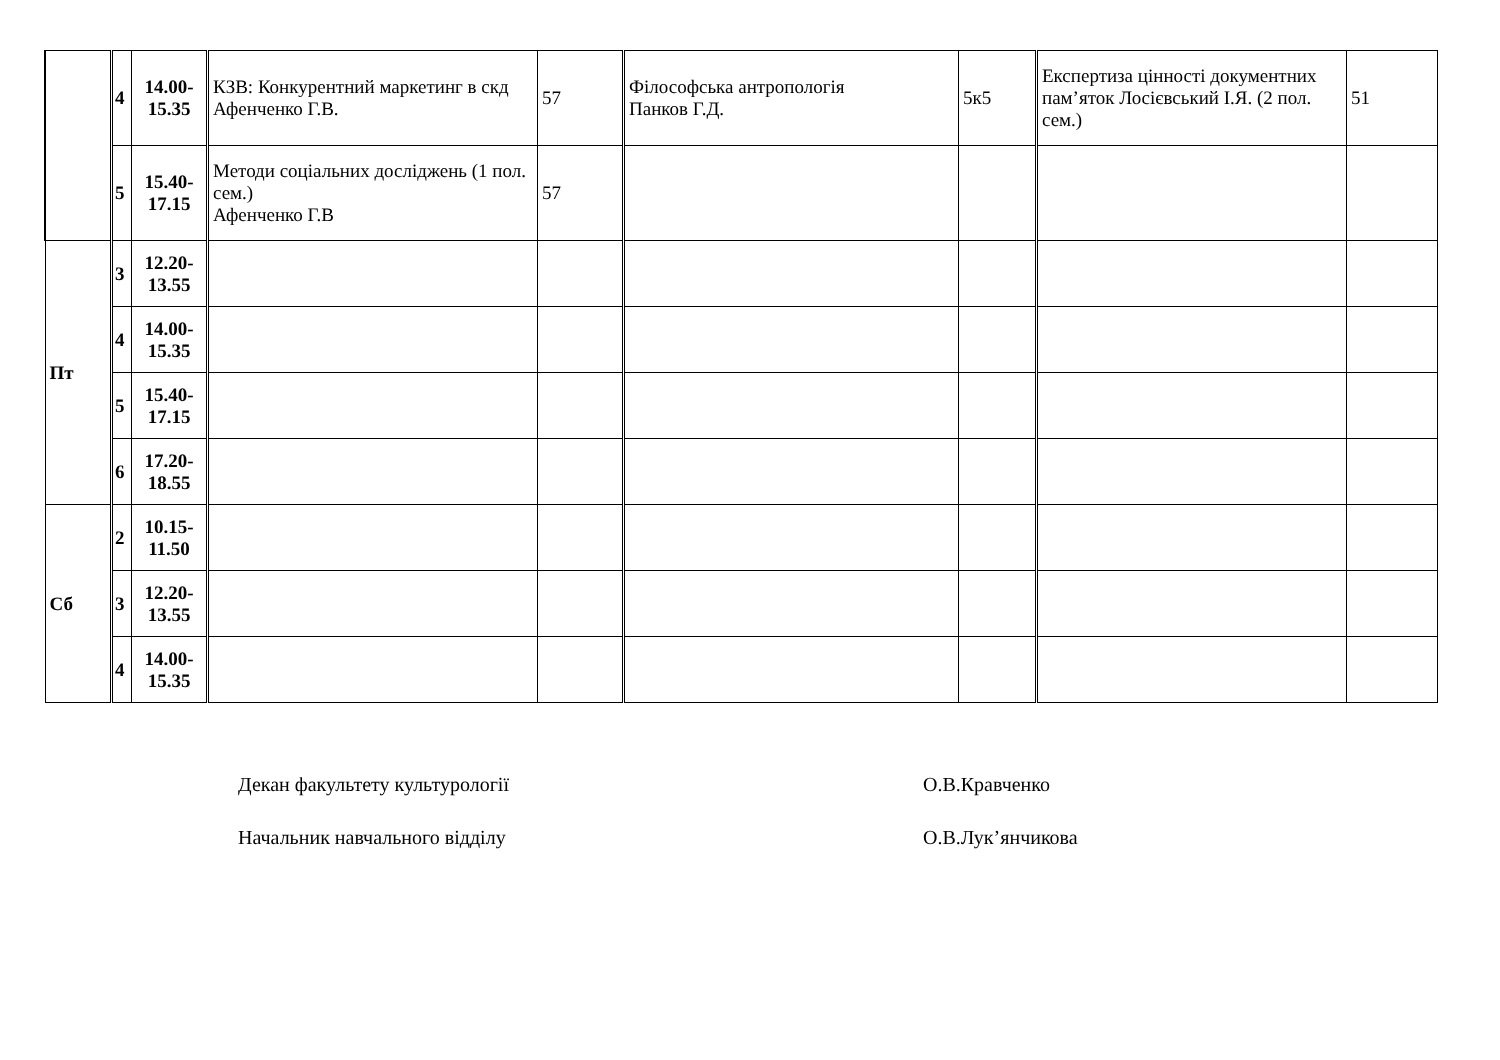| | 4 | 14.00- 15.35 | КЗВ: Конкурентний маркетинг в скд Афенченко Г.В. | 57 | Філософська антропологія Панков Г.Д. | 5к5 | Експертиза цінності документних пам’яток Лосієвський І.Я. (2 пол. сем.) | 51 |
| | 5 | 15.40- 17.15 | Методи соціальних досліджень (1 пол. сем.) Афенченко Г.В | 57 | | | | |
| Пт | 3 | 12.20- 13.55 | | | | | | |
| | 4 | 14.00- 15.35 | | | | | | |
| | 5 | 15.40- 17.15 | | | | | | |
| | 6 | 17.20- 18.55 | | | | | | |
| Сб | 2 | 10.15- 11.50 | | | | | | |
| | 3 | 12.20- 13.55 | | | | | | |
| | 4 | 14.00- 15.35 | | | | | | |
Декан факультету культурології О.В.Кравченко
Начальник навчального відділу О.В.Лук’янчикова